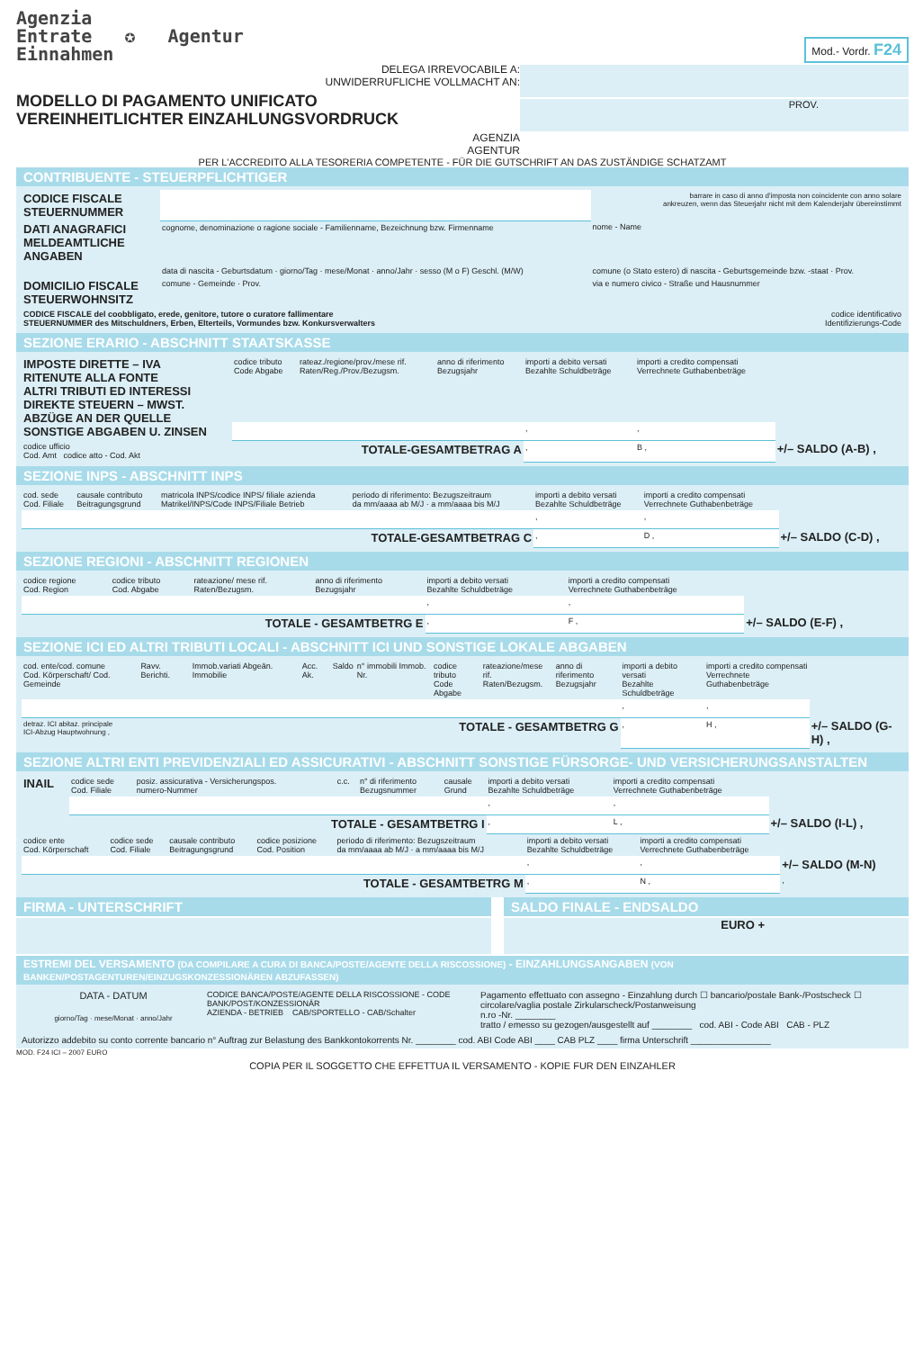Agenzia
Entrate ✪ Agentur
Einnahmen
Mod.- Vordr. F24
DELEGA IRREVOCABILE A:
UNWIDERRUFLICHE VOLLMACHT AN:
MODELLO DI PAGAMENTO UNIFICATO
VEREINHEITLICHTER EINZAHLUNGSVORDRUCK
AGENZIA
AGENTUR
PROV.
PER L'ACCREDITO ALLA TESORERIA COMPETENTE - FÜR DIE GUTSCHRIFT AN DAS ZUSTÄNDIGE SCHATZAMT
CONTRIBUENTE - STEUERPFLICHTIGER
| CODICE FISCALE STEUERNUMMER | | barrare in caso di anno d'imposta non coincidente con anno solare ankreuzen, wenn das Steuerjahr nicht mit dem Kalenderjahr übereinstimmt |
| DATI ANAGRAFICI MELDEAMTLICHE ANGABEN | cognome, denominazione o ragione sociale - Familienname, Bezeichnung bzw. Firmenname | nome - Name |
| | data di nascita - Geburtsdatum · giorno/Tag · mese/Monat · anno/Jahr · sesso (M o F) Geschl. (M/W) | comune (o Stato estero) di nascita - Geburtsgemeinde bzw. -staat · Prov. |
| DOMICILIO FISCALE STEUERWOHNSITZ | comune - Gemeinde · Prov. | via e numero civico - Straße und Hausnummer |
| CODICE FISCALE del coobbligato, erede, genitore, tutore o curatore fallimentare STEUERNUMMER des Mitschuldners, Erben, Elterteils, Vormundes bzw. Konkursverwalters | | codice identificativo Identifizierungs-Code |
SEZIONE ERARIO - ABSCHNITT STAATSKASSE
| IMPOSTE DIRETTE – IVA RITENUTE ALLA FONTE ALTRI TRIBUTI ED INTERESSI DIREKTE STEUERN – MWST. ABZÜGE AN DER QUELLE SONSTIGE ABGABEN U. ZINSEN | codice tributo Code Abgabe | rateaz./regione/prov./mese rif. Raten/Reg./Prov./Bezugsm. | anno di riferimento Bezugsjahr | importi a debito versati Bezahlte Schuldbeträge | importi a credito compensati Verrechnete Guthabenbeträge | |
| --- | --- | --- | --- | --- | --- | --- |
| | | | | , | , | |
| codice ufficio Cod. Amt codice atto - Cod. Akt | TOTALE-GESAMTBETRAG A | | | , | B , | +/– SALDO (A-B) , |
SEZIONE INPS - ABSCHNITT INPS
| cod. sede Cod. Filiale | causale contributo Beitragungsgrund | matricola INPS/codice INPS/ filiale azienda Matrikel/INPS/Code INPS/Filiale Betrieb | periodo di riferimento: Bezugszeitraum da mm/aaaa ab M/J · a mm/aaaa bis M/J | importi a debito versati Bezahlte Schuldbeträge | importi a credito compensati Verrechnete Guthabenbeträge | |
| --- | --- | --- | --- | --- | --- | --- |
| | | | | , | , | |
| TOTALE-GESAMTBETRAG C | | | | , | D , | +/– SALDO (C-D) , |
SEZIONE REGIONI - ABSCHNITT REGIONEN
| codice regione Cod. Region | codice tributo Cod. Abgabe | rateazione/ mese rif. Raten/Bezugsm. | anno di riferimento Bezugsjahr | importi a debito versati Bezahlte Schuldbeträge | importi a credito compensati Verrechnete Guthabenbeträge | |
| --- | --- | --- | --- | --- | --- | --- |
| | | | | , | , | |
| TOTALE - GESAMTBETRG E | | | | , | F , | +/– SALDO (E-F) , |
SEZIONE ICI ED ALTRI TRIBUTI LOCALI - ABSCHNITT ICI UND SONSTIGE LOKALE ABGABEN
| cod. ente/cod. comune Cod. Körperschaft/ Cod. Gemeinde | Ravv. Berichti. | Immob.variati Abgeän. Immobilie | Acc. Ak. | Saldo | n° immobili Immob. Nr. | codice tributo Code Abgabe | rateazione/mese rif. Raten/Bezugsm. | anno di riferimento Bezugsjahr | importi a debito versati Bezahlte Schuldbeträge | importi a credito compensati Verrechnete Guthabenbeträge | |
| --- | --- | --- | --- | --- | --- | --- | --- | --- | --- | --- | --- |
| | | | | | | | | | , | , | |
| detraz. ICI abitaz. principale ICI-Abzug Hauptwohnung , | | | | | | TOTALE - GESAMTBETRG G | | | , | H , | +/– SALDO (G-H) , |
SEZIONE ALTRI ENTI PREVIDENZIALI ED ASSICURATIVI - ABSCHNITT SONSTIGE FÜRSORGE- UND VERSICHERUNGSANSTALTEN
| INAIL | codice sede Cod. Filiale | posiz. assicurativa - Versicherungspos. numero-Nummer | c.c. | n° di riferimento Bezugsnummer | causale Grund | importi a debito versati Bezahlte Schuldbeträge | importi a credito compensati Verrechnete Guthabenbeträge | |
| --- | --- | --- | --- | --- | --- | --- | --- | --- |
| | | | | | | , | , | |
| TOTALE - GESAMTBETRG I | | | | | | , | L , | +/– SALDO (I-L) , |
| codice ente Cod. Körperschaft | codice sede Cod. Filiale | causale contributo Beitragungsgrund | codice posizione Cod. Position | periodo di riferimento: Bezugszeitraum da mm/aaaa ab M/J · a mm/aaaa bis M/J | importi a debito versati Bezahlte Schuldbeträge | importi a credito compensati Verrechnete Guthabenbeträge | |
| --- | --- | --- | --- | --- | --- | --- | --- |
| | | | | | , | , | +/– SALDO (M-N) |
| TOTALE - GESAMTBETRG M | | | | | , | N , | , |
FIRMA - UNTERSCHRIFT SALDO FINALE - ENDSALDO
EURO +
ESTREMI DEL VERSAMENTO (DA COMPILARE A CURA DI BANCA/POSTE/AGENTE DELLA RISCOSSIONE) - EINZAHLUNGSANGABEN (VON BANKEN/POSTAGENTUREN/EINZUGSKONZESSIONÄREN ABZUFASSEN)
| DATA - DATUM giorno/Tag · mese/Monat · anno/Jahr | CODICE BANCA/POSTE/AGENTE DELLA RISCOSSIONE - CODE BANK/POST/KONZESSIONÄR AZIENDA - BETRIEB CAB/SPORTELLO - CAB/Schalter | Pagamento effettuato con assegno - Einzahlung durch ☐ bancario/postale Bank-/Postscheck ☐ circolare/vaglia postale Zirkularscheck/Postanweisung n.ro -Nr. ________ tratto / emesso su gezogen/ausgestellt auf ________ cod. ABI - Code ABI CAB - PLZ |
Autorizzo addebito su conto corrente bancario n° Auftrag zur Belastung des Bankkontokorrents Nr. ________ cod. ABI Code ABI ____ CAB PLZ ____ firma Unterschrift ________________
MOD. F24 ICI – 2007 EURO
COPIA PER IL SOGGETTO CHE EFFETTUA IL VERSAMENTO - KOPIE FUR DEN EINZAHLER